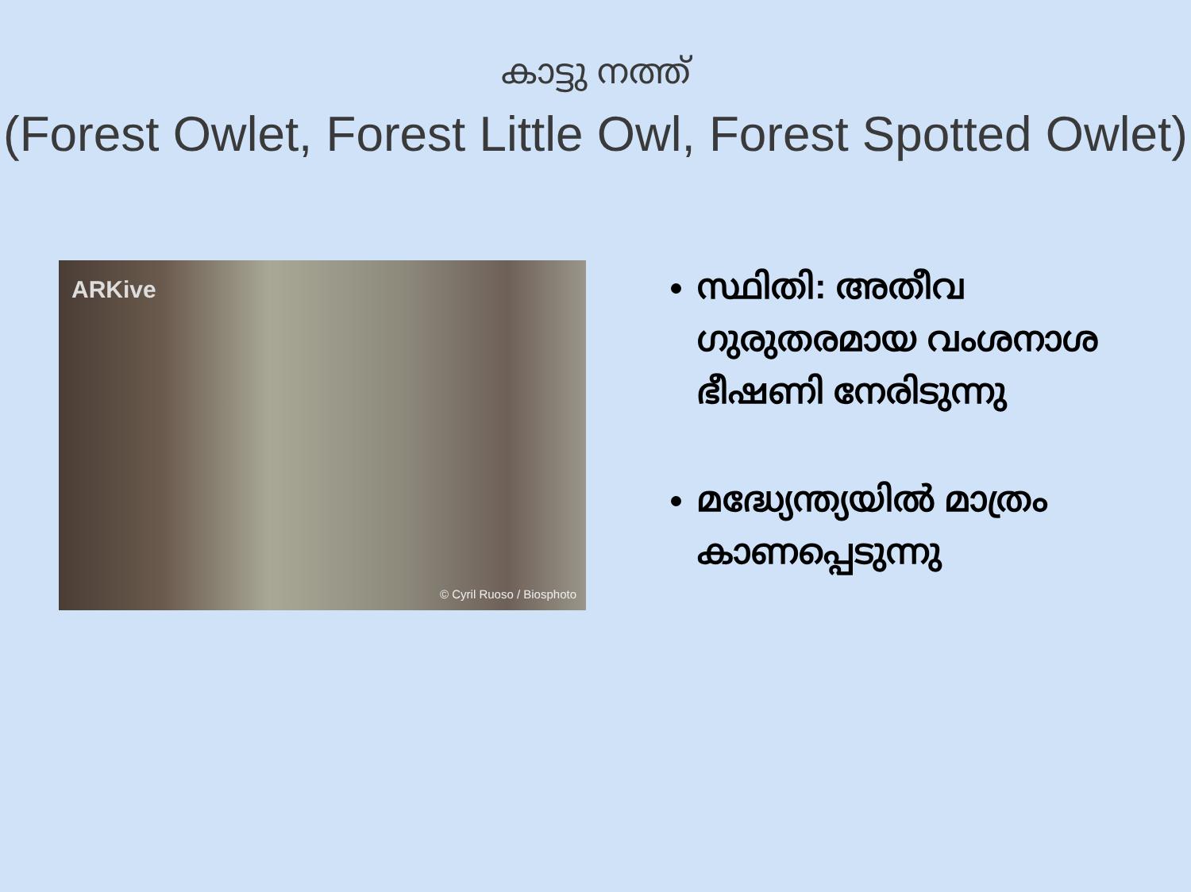കാട്ടു നത്ത്
(Forest Owlet, Forest Little Owl, Forest Spotted Owlet)
ARKive
© Cyril Ruoso / Biosphoto
സ്ഥിതി: അതീവ ഗുരുതരമായ വംശനാശ ഭീഷണി നേരിടുന്നു
മദ്ധ്യേന്ത്യയിൽ മാത്രം കാണപ്പെടുന്നു